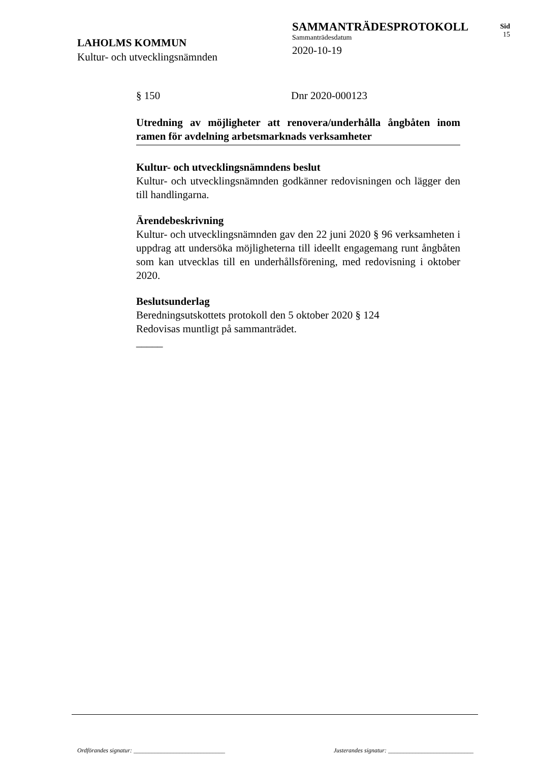LAHOLMS KOMMUN
Kultur- och utvecklingsnämnden
SAMMANTRÄDESPROTOKOLL
Sammanträdesdatum
2020-10-19
Sid
15
§ 150 Dnr 2020-000123
Utredning av möjligheter att renovera/underhålla ångbåten inom ramen för avdelning arbetsmarknads verksamheter
Kultur- och utvecklingsnämndens beslut
Kultur- och utvecklingsnämnden godkänner redovisningen och lägger den till handlingarna.
Ärendebeskrivning
Kultur- och utvecklingsnämnden gav den 22 juni 2020 § 96 verksamheten i uppdrag att undersöka möjligheterna till ideellt engagemang runt ångbåten som kan utvecklas till en underhållsförening, med redovisning i oktober 2020.
Beslutsunderlag
Beredningsutskottets protokoll den 5 oktober 2020 § 124
Redovisas muntligt på sammanträdet.
_____
Ordförandes signatur: ______________________________ Justerandes signatur: ____________________________